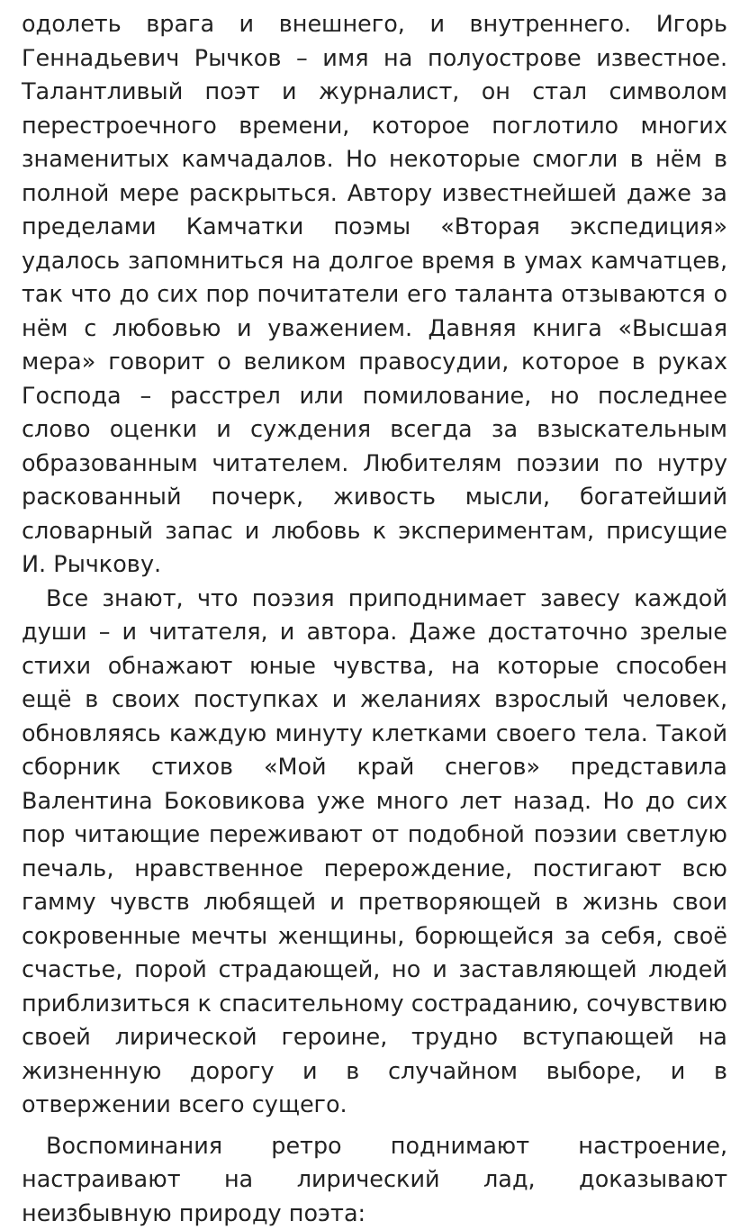одолеть врага и внешнего, и внутреннего. Игорь Геннадьевич Рычков – имя на полуострове известное. Талантливый поэт и журналист, он стал символом перестроечного времени, которое поглотило многих знаменитых камчадалов. Но некоторые смогли в нём в полной мере раскрыться. Автору известнейшей даже за пределами Камчатки поэмы «Вторая экспедиция» удалось запомниться на долгое время в умах камчатцев, так что до сих пор почитатели его таланта отзываются о нём с любовью и уважением. Давняя книга «Высшая мера» говорит о великом правосудии, которое в руках Господа – расстрел или помилование, но последнее слово оценки и суждения всегда за взыскательным образованным читателем. Любителям поэзии по нутру раскованный почерк, живость мысли, богатейший словарный запас и любовь к экспериментам, присущие И. Рычкову.
Все знают, что поэзия приподнимает завесу каждой души – и читателя, и автора. Даже достаточно зрелые стихи обнажают юные чувства, на которые способен ещё в своих поступках и желаниях взрослый человек, обновляясь каждую минуту клетками своего тела. Такой сборник стихов «Мой край снегов» представила Валентина Боковикова уже много лет назад. Но до сих пор читающие переживают от подобной поэзии светлую печаль, нравственное перерождение, постигают всю гамму чувств любящей и претворяющей в жизнь свои сокровенные мечты женщины, борющейся за себя, своё счастье, порой страдающей, но и заставляющей людей приблизиться к спасительному состраданию, сочувствию своей лирической героине, трудно вступающей на жизненную дорогу и в случайном выборе, и в отвержении всего сущего.
Воспоминания ретро поднимают настроение, настраивают на лирический лад, доказывают неизбывную природу поэта: